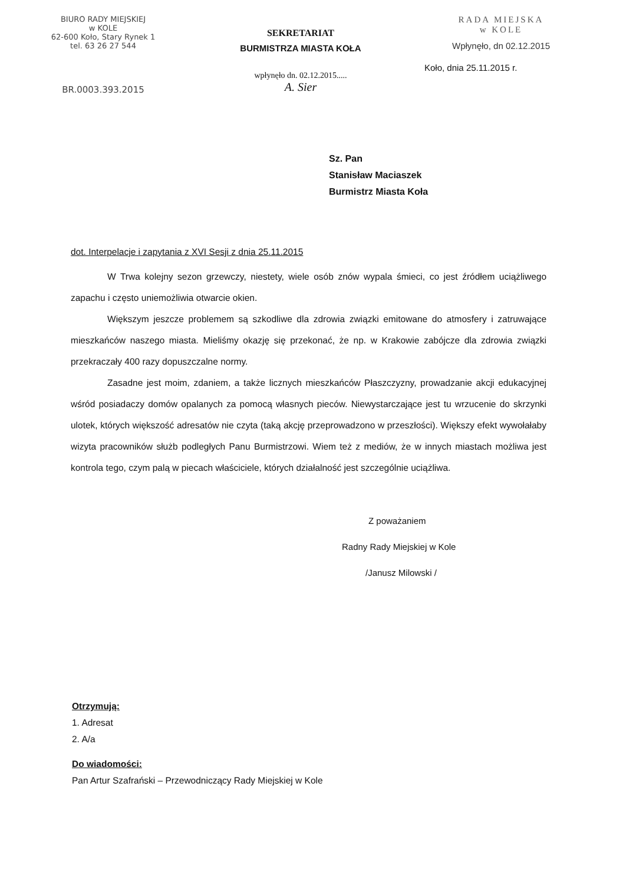BIURO RADY MIEJSKIEJ
w KOLE
62-600 Koło, Stary Rynek 1
tel. 63 26 27 544
BR.0003.393.2015
SEKRETARIAT
BURMISTRZA MIASTA KOŁA
wpłynęło dn. 02.12.2015.....
A. Sier
RADA MIEJSKA
w KOLE
Wpłynęło, dn 02.12.2015
Koło, dnia 25.11.2015 r.
Sz. Pan
Stanisław Maciaszek
Burmistrz Miasta Koła
dot. Interpelacje i zapytania z XVI Sesji z dnia 25.11.2015
W Trwa kolejny sezon grzewczy, niestety, wiele osób znów wypala śmieci, co jest źródłem uciążliwego zapachu i często uniemożliwia otwarcie okien.
Większym jeszcze problemem są szkodliwe dla zdrowia związki emitowane do atmosfery i zatruwające mieszkańców naszego miasta. Mieliśmy okazję się przekonać, że np. w Krakowie zabójcze dla zdrowia związki przekraczały 400 razy dopuszczalne normy.
Zasadne jest moim, zdaniem, a także licznych mieszkańców Płaszczyzny, prowadzanie akcji edukacyjnej wśród posiadaczy domów opalanych za pomocą własnych pieców. Niewystarczające jest tu wrzucenie do skrzynki ulotek, których większość adresatów nie czyta (taką akcję przeprowadzono w przeszłości). Większy efekt wywołałaby wizyta pracowników służb podległych Panu Burmistrzowi. Wiem też z mediów, że w innych miastach możliwa jest kontrola tego, czym palą w piecach właściciele, których działalność jest szczególnie uciążliwa.
Z poważaniem
Radny Rady Miejskiej w Kole
/Janusz Milowski /
Otrzymują:
1. Adresat
2. A/a
Do wiadomości:
Pan Artur Szafrański – Przewodniczący Rady Miejskiej w Kole